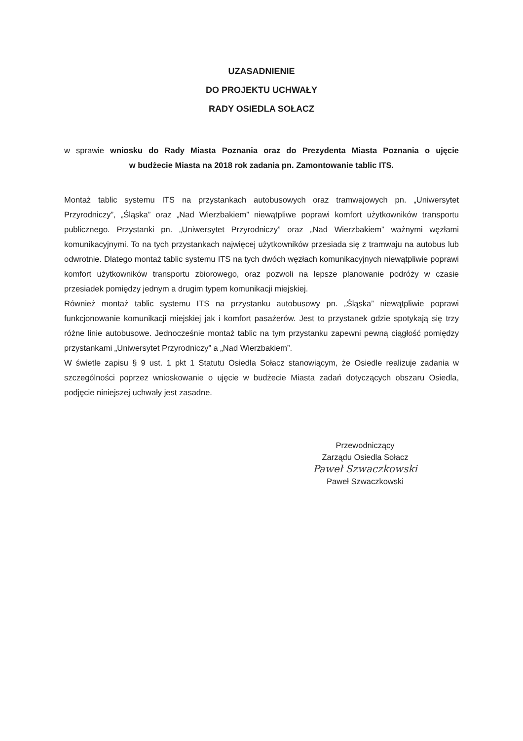UZASADNIENIE
DO PROJEKTU UCHWAŁY
RADY OSIEDLA SOŁACZ
w sprawie wniosku do Rady Miasta Poznania oraz do Prezydenta Miasta Poznania o ujęcie
w budżecie Miasta na 2018 rok zadania pn. Zamontowanie tablic ITS.
Montaż tablic systemu ITS na przystankach autobusowych oraz tramwajowych pn. „Uniwersytet Przyrodniczy”, „Śląska” oraz „Nad Wierzbakiem” niewątpliwe poprawi komfort użytkowników transportu publicznego. Przystanki pn. „Uniwersytet Przyrodniczy” oraz „Nad Wierzbakiem” ważnymi węzłami komunikacyjnymi. To na tych przystankach najwięcej użytkowników przesiada się z tramwaju na autobus lub odwrotnie. Dlatego montaż tablic systemu ITS na tych dwóch węzłach komunikacyjnych niewątpliwie poprawi komfort użytkowników transportu zbiorowego, oraz pozwoli na lepsze planowanie podróży w czasie przesiadek pomiędzy jednym a drugim typem komunikacji miejskiej.
Również montaż tablic systemu ITS na przystanku autobusowy pn. „Śląska” niewątpliwie poprawi funkcjonowanie komunikacji miejskiej jak i komfort pasażerów. Jest to przystanek gdzie spotykają się trzy różne linie autobusowe. Jednocześnie montaż tablic na tym przystanku zapewni pewną ciągłość pomiędzy przystankami „Uniwersytet Przyrodniczy” a „Nad Wierzbakiem”.
W świetle zapisu § 9 ust. 1 pkt 1 Statutu Osiedla Sołacz stanowiącym, że Osiedle realizuje zadania w szczególności poprzez wnioskowanie o ujęcie w budżecie Miasta zadań dotyczących obszaru Osiedla, podjęcie niniejszej uchwały jest zasadne.
Przewodniczący
Zarządu Osiedla Sołacz
Paweł Szwaczkowski
Paweł Szwaczkowski